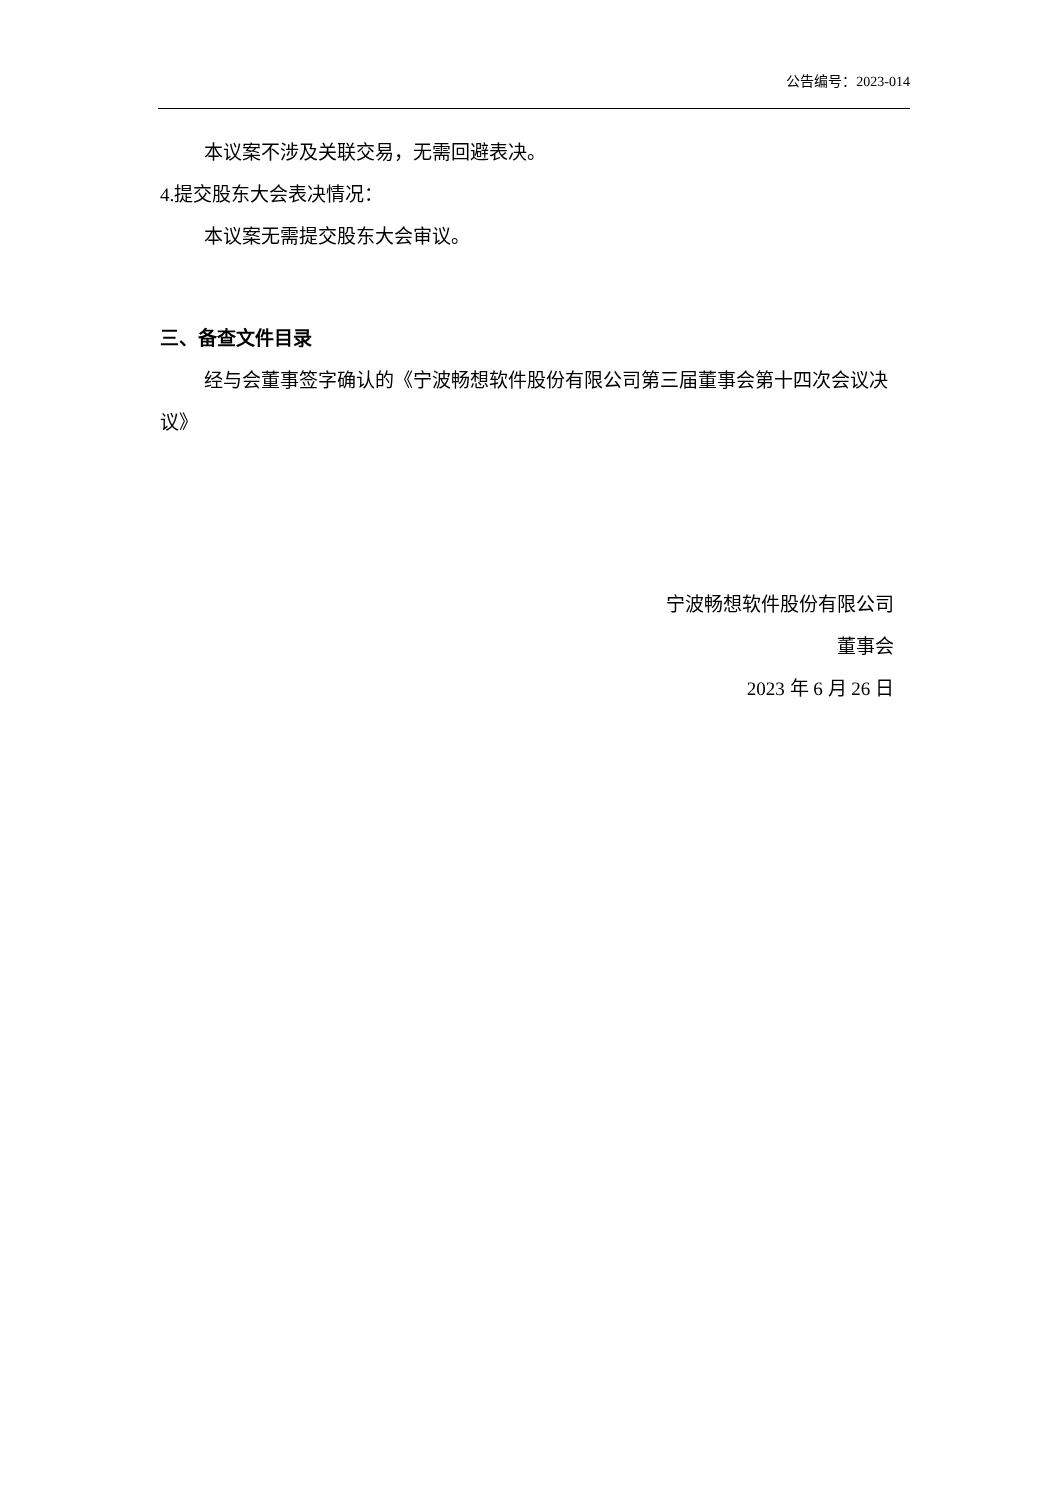公告编号：2023-014
本议案不涉及关联交易，无需回避表决。
4.提交股东大会表决情况：
本议案无需提交股东大会审议。
三、备查文件目录
经与会董事签字确认的《宁波畅想软件股份有限公司第三届董事会第十四次会议决议》
宁波畅想软件股份有限公司
董事会
2023 年 6 月 26 日